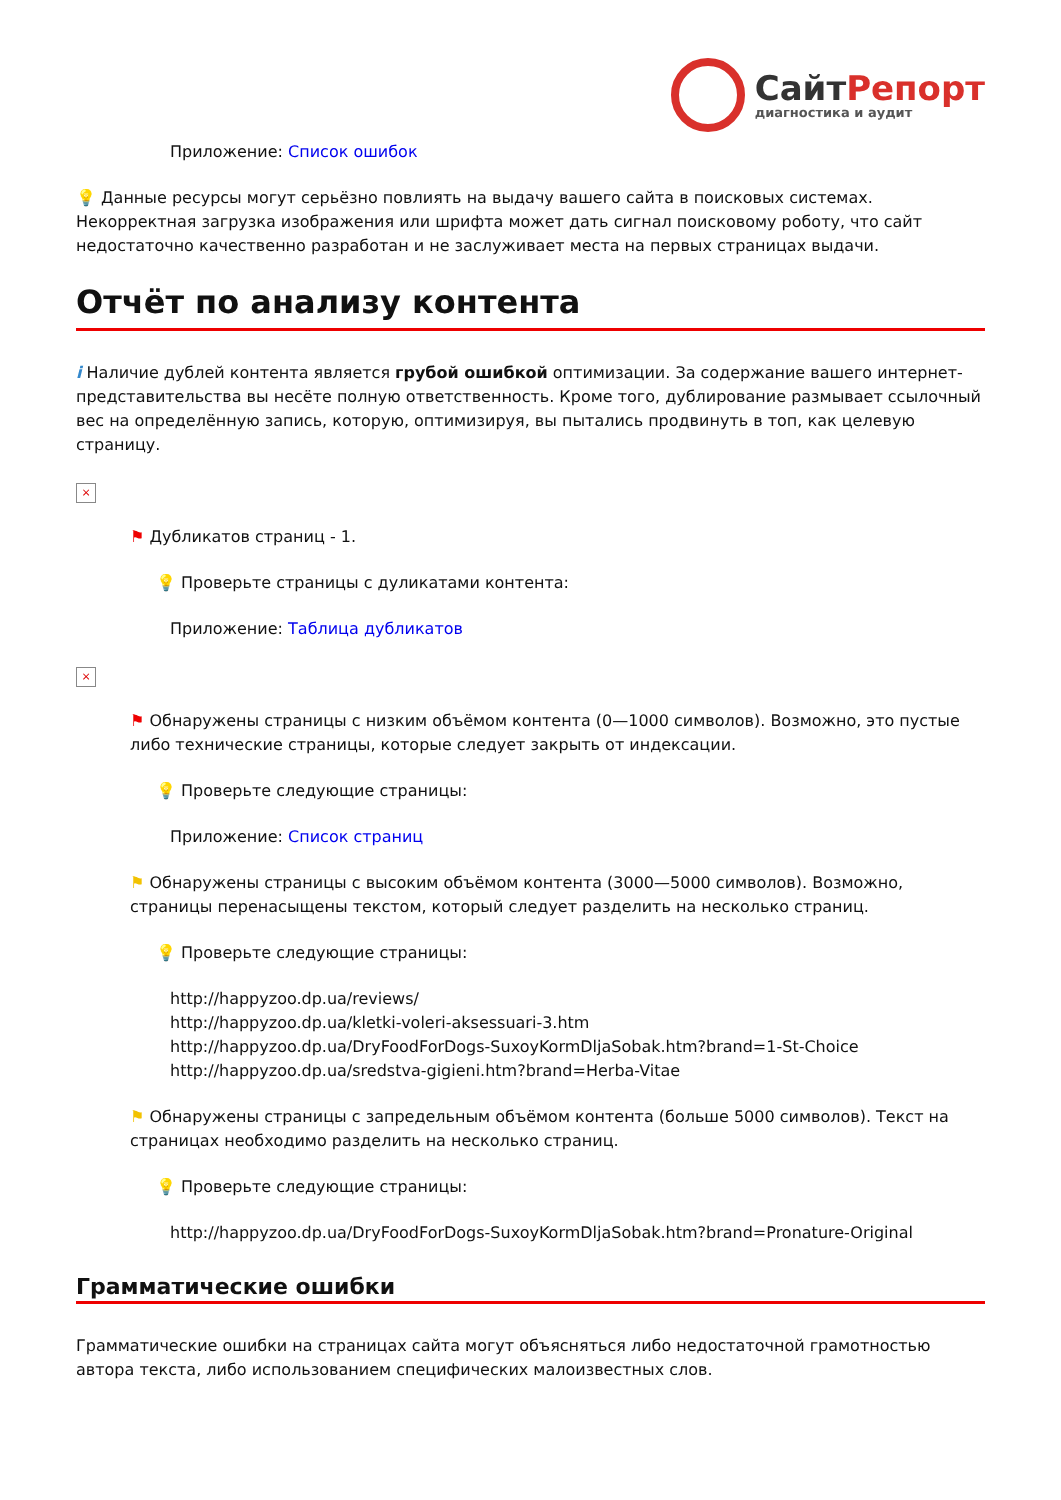СайтРепорт
диагностика и аудит
Приложение: Список ошибок
💡 Данные ресурсы могут серьёзно повлиять на выдачу вашего сайта в поисковых системах. Некорректная загрузка изображения или шрифта может дать сигнал поисковому роботу, что сайт недостаточно качественно разработан и не заслуживает места на первых страницах выдачи.
Отчёт по анализу контента
i Наличие дублей контента является грубой ошибкой оптимизации. За содержание вашего интернет-представительства вы несёте полную ответственность. Кроме того, дублирование размывает ссылочный вес на определённую запись, которую, оптимизируя, вы пытались продвинуть в топ, как целевую страницу.
×
⚑ Дубликатов страниц - 1.
💡 Проверьте страницы с дуликатами контента:
Приложение: Таблица дубликатов
×
⚑ Обнаружены страницы с низким объёмом контента (0—1000 символов). Возможно, это пустые либо технические страницы, которые следует закрыть от индексации.
💡 Проверьте следующие страницы:
Приложение: Список страниц
⚑ Обнаружены страницы с высоким объёмом контента (3000—5000 символов). Возможно, страницы перенасыщены текстом, который следует разделить на несколько страниц.
💡 Проверьте следующие страницы:
http://happyzoo.dp.ua/reviews/
http://happyzoo.dp.ua/kletki-voleri-aksessuari-3.htm
http://happyzoo.dp.ua/DryFoodForDogs-SuxoyKormDljaSobak.htm?brand=1-St-Choice
http://happyzoo.dp.ua/sredstva-gigieni.htm?brand=Herba-Vitae
⚑ Обнаружены страницы с запредельным объёмом контента (больше 5000 символов). Текст на страницах необходимо разделить на несколько страниц.
💡 Проверьте следующие страницы:
http://happyzoo.dp.ua/DryFoodForDogs-SuxoyKormDljaSobak.htm?brand=Pronature-Original
Грамматические ошибки
Грамматические ошибки на страницах сайта могут объясняться либо недостаточной грамотностью автора текста, либо использованием специфических малоизвестных слов.